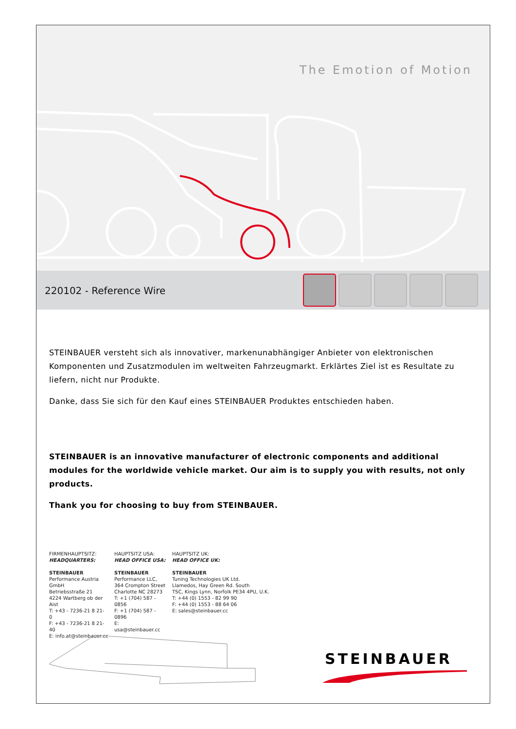The Emotion of Motion
220102 - Reference Wire
STEINBAUER versteht sich als innovativer, markenunabhängiger Anbieter von elektronischen Komponenten und Zusatzmodulen im weltweiten Fahrzeugmarkt. Erklärtes Ziel ist es Resultate zu liefern, nicht nur Produkte.
Danke, dass Sie sich für den Kauf eines STEINBAUER Produktes entschieden haben.
STEINBAUER is an innovative manufacturer of electronic components and additional modules for the worldwide vehicle market. Our aim is to supply you with results, not only products.
Thank you for choosing to buy from STEINBAUER.
FIRMENHAUPTSITZ:
HEADQUARTERS:
STEINBAUER
Performance Austria GmbH
Betriebsstraße 21
4224 Wartberg ob der Aist
T: +43 - 7236-21 8 21- 0
F: +43 - 7236-21 8 21- 40
E: info.at@steinbauer.cc
HAUPTSITZ USA:
HEAD OFFICE USA:
STEINBAUER
Performance LLC,
364 Crompton Street
Charlotte NC 28273
T: +1 (704) 587 - 0856
F: +1 (704) 587 - 0896
E: usa@steinbauer.cc
HAUPTSITZ UK:
HEAD OFFICE UK:
STEINBAUER
Tuning Technologies UK Ltd.
Llamedos, Hay Green Rd. South
TSC, Kings Lynn, Norfolk PE34 4PU, U.K.
T: +44 (0) 1553 - 82 99 90
F: +44 (0) 1553 - 88 64 06
E: sales@steinbauer.cc
STEINBAUER